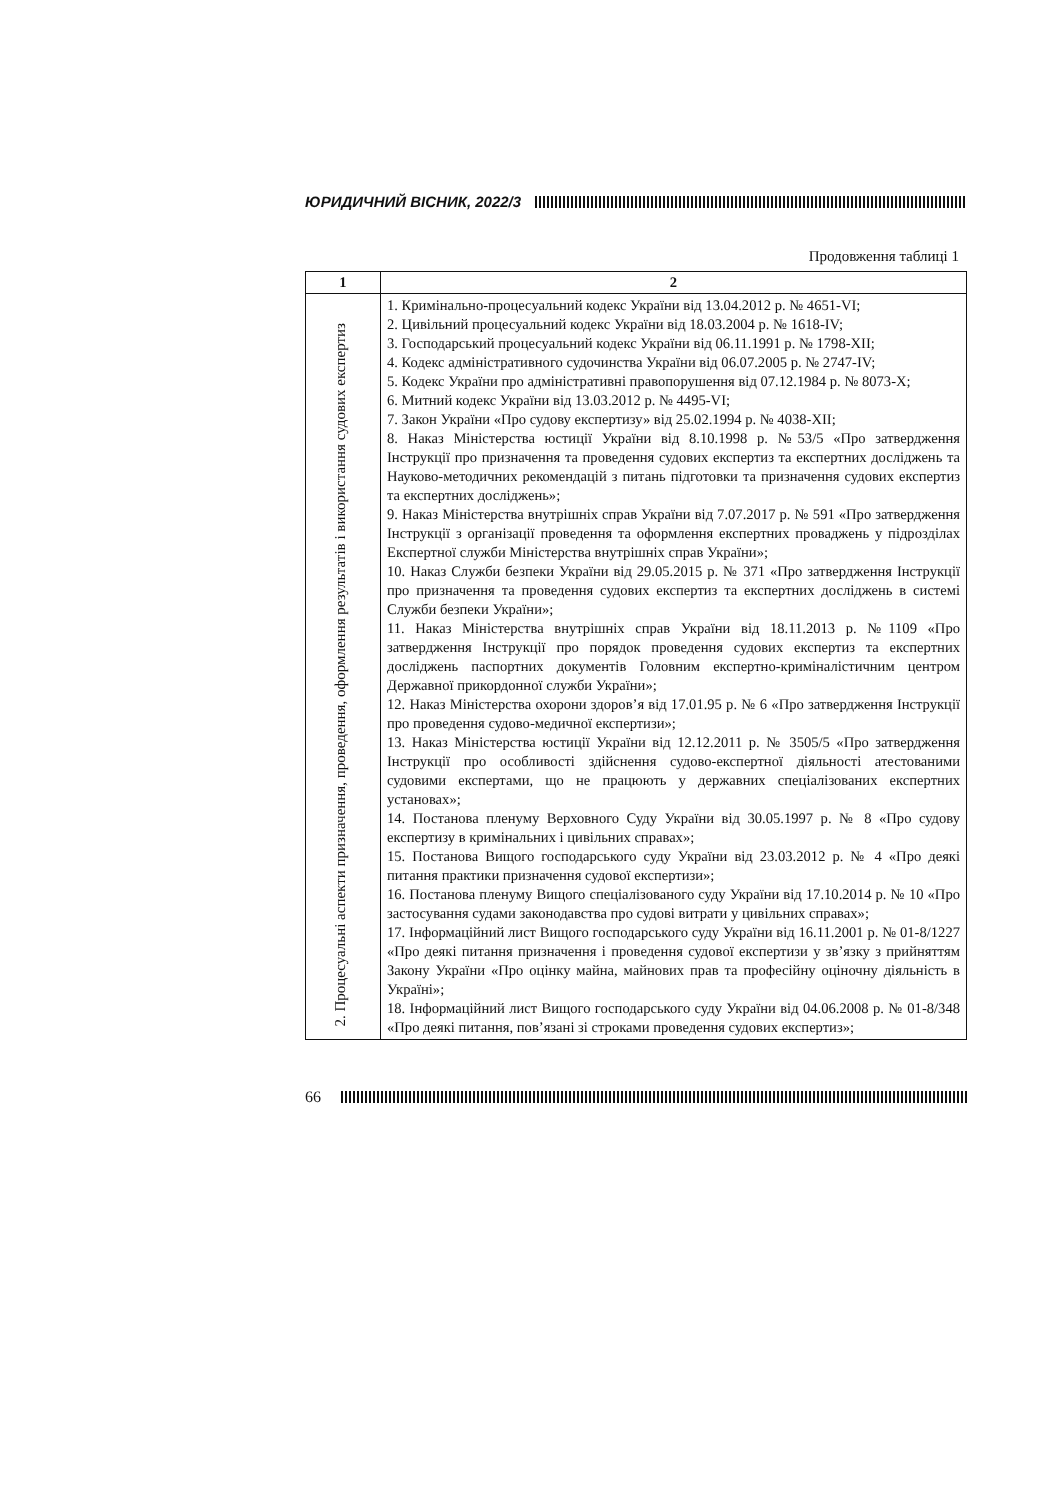ЮРИДИЧНИЙ ВІСНИК, 2022/3
Продовження таблиці 1
| 1 | 2 |
| --- | --- |
| 2. Процесуальні аспекти призначення, проведення, оформлення результатів і використання судових експертиз | 1. Кримінально-процесуальний кодекс України від 13.04.2012 р. № 4651-VI; 2. Цивільний процесуальний кодекс України від 18.03.2004 р. № 1618-IV; 3. Господарський процесуальний кодекс України від 06.11.1991 р. № 1798-XII; 4. Кодекс адміністративного судочинства України від 06.07.2005 р. № 2747-IV; 5. Кодекс України про адміністративні правопорушення від 07.12.1984 р. № 8073-X; 6. Митний кодекс України від 13.03.2012 р. № 4495-VI; 7. Закон України «Про судову експертизу» від 25.02.1994 р. № 4038-XII; 8. Наказ Міністерства юстиції України від 8.10.1998 р. №53/5 «Про затвердження Інструкції про призначення та проведення судових експертиз та експертних досліджень та Науково-методичних рекомендацій з питань підготовки та призначення судових експертиз та експертних досліджень»; 9. Наказ Міністерства внутрішніх справ України від 7.07.2017 р. № 591 «Про затвердження Інструкції з організації проведення та оформлення експертних проваджень у підрозділах Експертної служби Міністерства внутрішніх справ України»; 10. Наказ Служби безпеки України від 29.05.2015 р. № 371 «Про затвердження Інструкції про призначення та проведення судових експертиз та експертних досліджень в системі Служби безпеки України»; 11. Наказ Міністерства внутрішніх справ України від 18.11.2013 р. №1109 «Про затвердження Інструкції про порядок проведення судових експертиз та експертних досліджень паспортних документів Головним експертно-криміналістичним центром Державної прикордонної служби України»; 12. Наказ Міністерства охорони здоров’я від 17.01.95 р. № 6 «Про затвердження Інструкції про проведення судово-медичної експертизи»; 13. Наказ Міністерства юстиції України від 12.12.2011 р. № 3505/5 «Про затвердження Інструкції про особливості здійснення судово-експертної діяльності атестованими судовими експертами, що не працюють у державних спеціалізованих експертних установах»; 14. Постанова пленуму Верховного Суду України від 30.05.1997 р. № 8 «Про судову експертизу в кримінальних і цивільних справах»; 15. Постанова Вищого господарського суду України від 23.03.2012 р. № 4 «Про деякі питання практики призначення судової експертизи»; 16. Постанова пленуму Вищого спеціалізованого суду України від 17.10.2014 р. № 10 «Про застосування судами законодавства про судові витрати у цивільних справах»; 17. Інформаційний лист Вищого господарського суду України від 16.11.2001 р. № 01-8/1227 «Про деякі питання призначення і проведення судової експертизи у зв’язку з прийняттям Закону України «Про оцінку майна, майнових прав та професійну оціночну діяльність в Україні»; 18. Інформаційний лист Вищого господарського суду України від 04.06.2008 р. № 01-8/348 «Про деякі питання, пов’язані зі строками проведення судових експертиз»; |
66